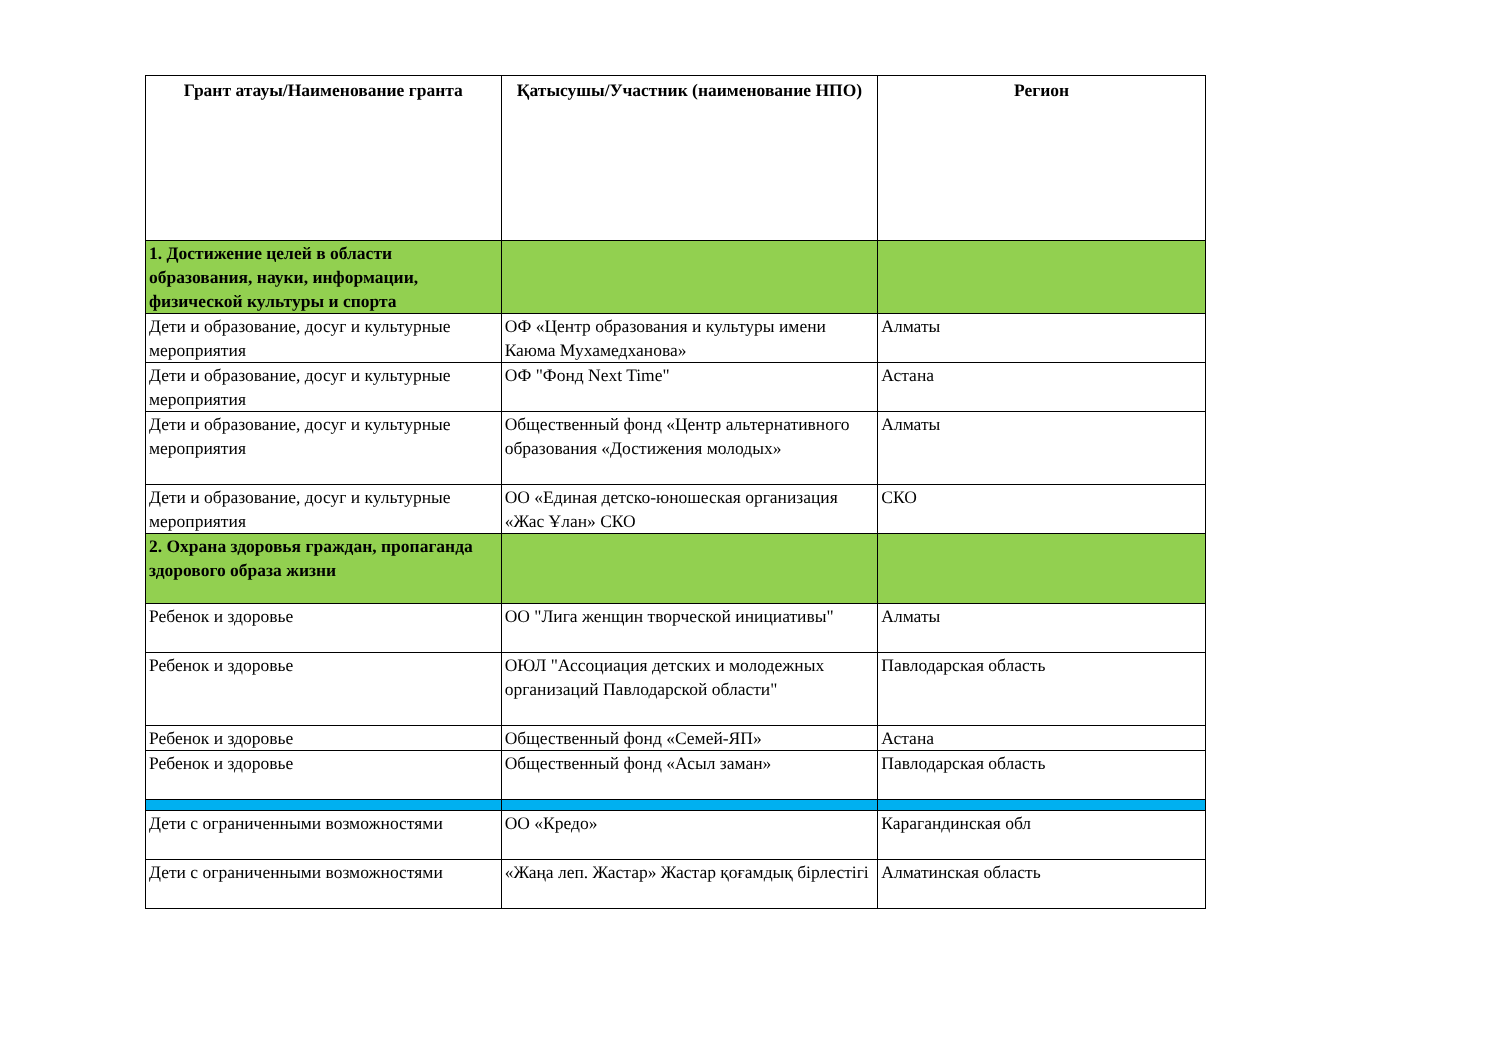| Грант атауы/Наименование гранта | Қатысушы/Участник (наименование НПО) | Регион |
| --- | --- | --- |
| 1. Достижение целей в области образования, науки, информации, физической культуры и спорта | | |
| Дети и образование, досуг и культурные мероприятия | ОФ «Центр образования и культуры имени Каюма Мухамедханова» | Алматы |
| Дети и образование, досуг и культурные мероприятия | ОФ "Фонд Next Time" | Астана |
| Дети и образование, досуг и культурные мероприятия | Общественный фонд «Центр альтернативного образования «Достижения молодых» | Алматы |
| Дети и образование, досуг и культурные мероприятия | ОО «Единая детско-юношеская организация «Жас Ұлан» СКО | СКО |
| 2. Охрана здоровья граждан, пропаганда здорового образа жизни | | |
| Ребенок и здоровье | ОО "Лига женщин творческой инициативы" | Алматы |
| Ребенок и здоровье | ОЮЛ "Ассоциация детских и молодежных организаций Павлодарской области" | Павлодарская область |
| Ребенок и здоровье | Общественный фонд «Семей-ЯП» | Астана |
| Ребенок и здоровье | Общественный фонд «Асыл заман» | Павлодарская область |
| Дети с ограниченными возможностями | ОО «Кредо» | Карагандинская обл |
| Дети с ограниченными возможностями | «Жаңа леп. Жастар» Жастар қоғамдық бірлестігі | Алматинская область |